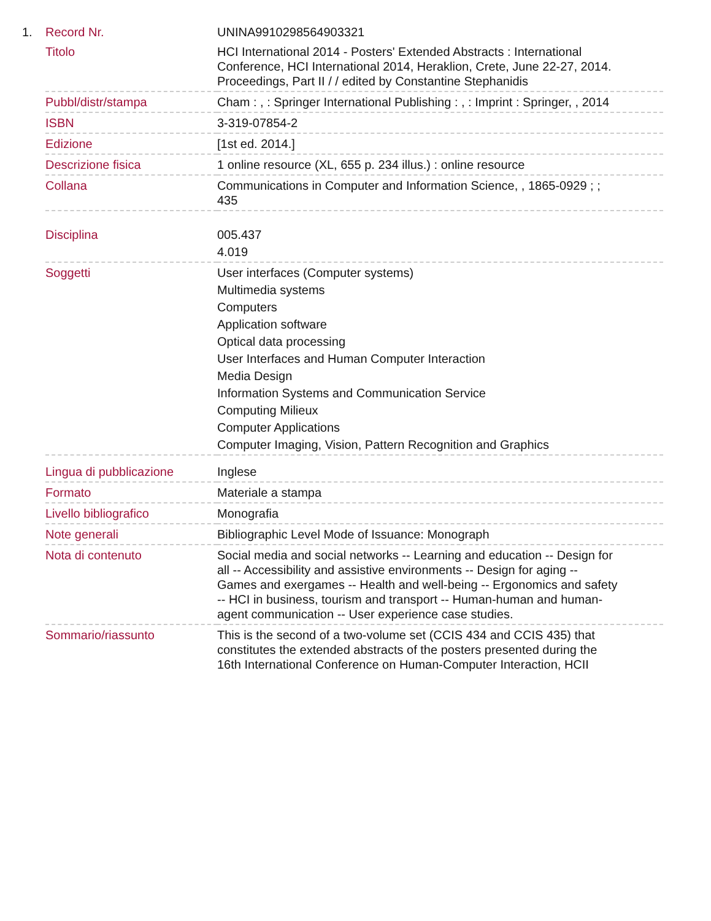| 1. | Record Nr. | UNINA9910298564903321 |
| | Titolo | HCI International 2014 - Posters' Extended Abstracts : International Conference, HCI International 2014, Heraklion, Crete, June 22-27, 2014. Proceedings, Part II / / edited by Constantine Stephanidis |
| | Pubbl/distr/stampa | Cham : , : Springer International Publishing : , : Imprint : Springer, , 2014 |
| | ISBN | 3-319-07854-2 |
| | Edizione | [1st ed. 2014.] |
| | Descrizione fisica | 1 online resource (XL, 655 p. 234 illus.) : online resource |
| | Collana | Communications in Computer and Information Science, , 1865-0929 ; ; 435 |
| | Disciplina | 005.437 4.019 |
| | Soggetti | User interfaces (Computer systems) Multimedia systems Computers Application software Optical data processing User Interfaces and Human Computer Interaction Media Design Information Systems and Communication Service Computing Milieux Computer Applications Computer Imaging, Vision, Pattern Recognition and Graphics |
| | Lingua di pubblicazione | Inglese |
| | Formato | Materiale a stampa |
| | Livello bibliografico | Monografia |
| | Note generali | Bibliographic Level Mode of Issuance: Monograph |
| | Nota di contenuto | Social media and social networks -- Learning and education -- Design for all -- Accessibility and assistive environments -- Design for aging -- Games and exergames -- Health and well-being -- Ergonomics and safety -- HCI in business, tourism and transport -- Human-human and human-agent communication -- User experience case studies. |
| | Sommario/riassunto | This is the second of a two-volume set (CCIS 434 and CCIS 435) that constitutes the extended abstracts of the posters presented during the 16th International Conference on Human-Computer Interaction, HCII |